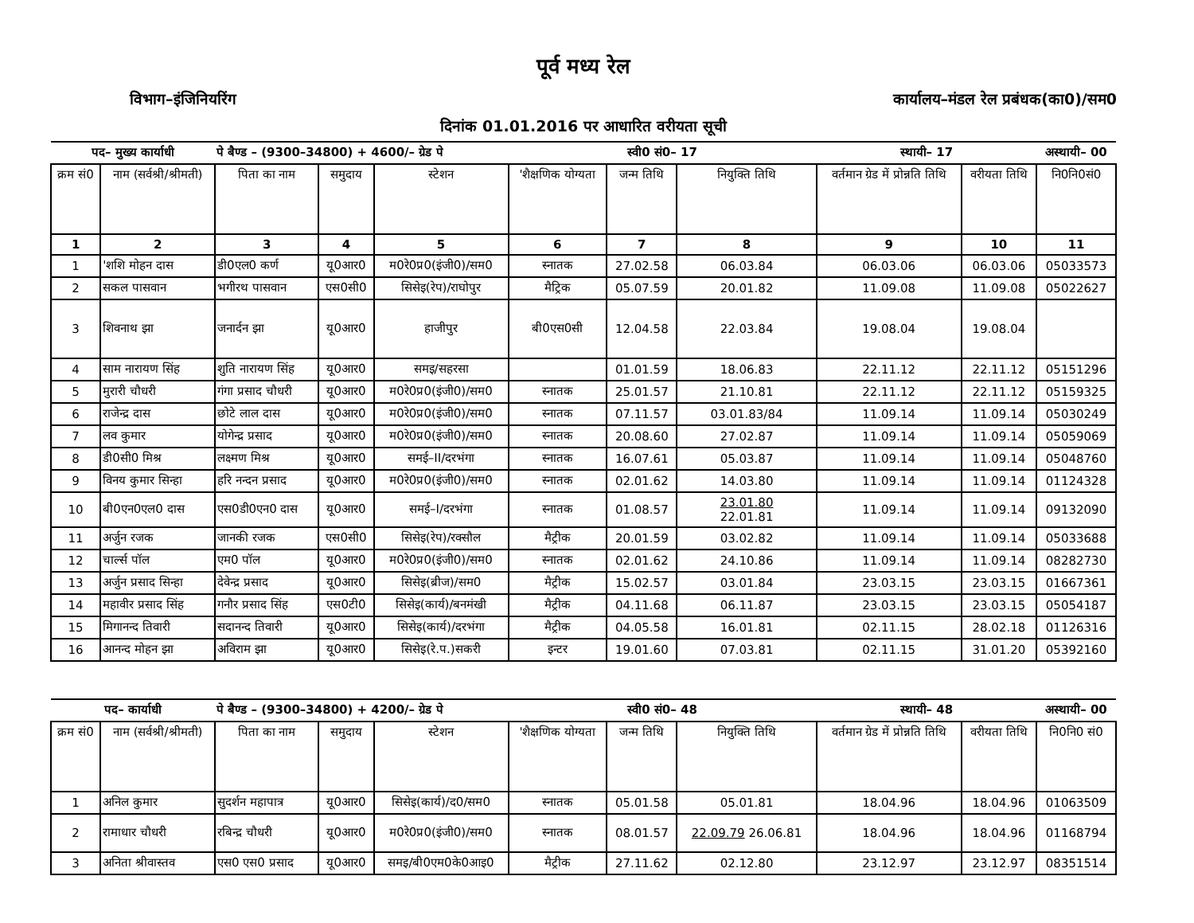पूर्व मध्य रेल
विभाग–इंजिनियरिंग कार्यालय–मंडल रेल प्रबंधक(का0)/सम0
दिनांक 01.01.2016 पर आधारित वरीयता सूची
| पद– मुख्य कार्याधी | | पे बैण्ड – (9300–34800) + 4600/– ग्रेड पे | | | स्वी0 सं0– 17 | | | स्थायी– 17 | | अस्थायी– 00 |
| क्रम सं0 | नाम (सर्वश्री/श्रीमती) | पिता का नाम | समुदाय | स्टेशन | 'शैक्षणिक योग्यता | जन्म तिथि | नियुक्ति तिथि | वर्तमान ग्रेड में प्रोन्नति तिथि | वरीयता तिथि | नि0नि0सं0 |
| 1 | 2 | 3 | 4 | 5 | 6 | 7 | 8 | 9 | 10 | 11 |
| 1 | 'शशि मोहन दास | डी0एल0 कर्ण | यू0आर0 | म0रे0प्र0(इंजी0)/सम0 | स्नातक | 27.02.58 | 06.03.84 | 06.03.06 | 06.03.06 | 05033573 |
| 2 | सकल पासवान | भगीरथ पासवान | एस0सी0 | सिसेइ(रेप)/राघोपुर | मैट्रिक | 05.07.59 | 20.01.82 | 11.09.08 | 11.09.08 | 05022627 |
| 3 | शिवनाथ झा | जनार्दन झा | यू0आर0 | हाजीपुर | बी0एस0सी | 12.04.58 | 22.03.84 | 19.08.04 | 19.08.04 | |
| 4 | साम नारायण सिंह | शुति नारायण सिंह | यू0आर0 | समइ/सहरसा | | 01.01.59 | 18.06.83 | 22.11.12 | 22.11.12 | 05151296 |
| 5 | मुरारी चौधरी | गंगा प्रसाद चौधरी | यू0आर0 | म0रे0प्र0(इंजी0)/सम0 | स्नातक | 25.01.57 | 21.10.81 | 22.11.12 | 22.11.12 | 05159325 |
| 6 | राजेन्द्र दास | छोटे लाल दास | यू0आर0 | म0रे0प्र0(इंजी0)/सम0 | स्नातक | 07.11.57 | 03.01.83/84 | 11.09.14 | 11.09.14 | 05030249 |
| 7 | लव कुमार | योगेन्द्र प्रसाद | यू0आर0 | म0रे0प्र0(इंजी0)/सम0 | स्नातक | 20.08.60 | 27.02.87 | 11.09.14 | 11.09.14 | 05059069 |
| 8 | डी0सी0 मिश्र | लक्ष्मण मिश्र | यू0आर0 | समई–II/दरभंगा | स्नातक | 16.07.61 | 05.03.87 | 11.09.14 | 11.09.14 | 05048760 |
| 9 | विनय कुमार सिन्हा | हरि नन्दन प्रसाद | यू0आर0 | म0रे0प्र0(इंजी0)/सम0 | स्नातक | 02.01.62 | 14.03.80 | 11.09.14 | 11.09.14 | 01124328 |
| 10 | बी0एन0एल0 दास | एस0डी0एन0 दास | यू0आर0 | समई–I/दरभंगा | स्नातक | 01.08.57 | 23.01.80 22.01.81 | 11.09.14 | 11.09.14 | 09132090 |
| 11 | अर्जुन रजक | जानकी रजक | एस0सी0 | सिसेइ(रेप)/रक्सौल | मैट्रीक | 20.01.59 | 03.02.82 | 11.09.14 | 11.09.14 | 05033688 |
| 12 | चार्ल्स पॉल | एम0 पॉल | यू0आर0 | म0रे0प्र0(इंजी0)/सम0 | स्नातक | 02.01.62 | 24.10.86 | 11.09.14 | 11.09.14 | 08282730 |
| 13 | अर्जुन प्रसाद सिन्हा | देवेन्द्र प्रसाद | यू0आर0 | सिसेइ(ब्रीज)/सम0 | मैट्रीक | 15.02.57 | 03.01.84 | 23.03.15 | 23.03.15 | 01667361 |
| 14 | महावीर प्रसाद सिंह | गनौर प्रसाद सिंह | एस0टी0 | सिसेइ(कार्य)/बनमंखी | मैट्रीक | 04.11.68 | 06.11.87 | 23.03.15 | 23.03.15 | 05054187 |
| 15 | मिगानन्द तिवारी | सदानन्द तिवारी | यू0आर0 | सिसेइ(कार्य)/दरभंगा | मैट्रीक | 04.05.58 | 16.01.81 | 02.11.15 | 28.02.18 | 01126316 |
| 16 | आनन्द मोहन झा | अविराम झा | यू0आर0 | सिसेइ(रे.प.)सकरी | इन्टर | 19.01.60 | 07.03.81 | 02.11.15 | 31.01.20 | 05392160 |
| पद– कार्याधी | | पे बैण्ड – (9300–34800) + 4200/– ग्रेड पे | | | स्वी0 सं0– 48 | | | स्थायी– 48 | | अस्थायी– 00 |
| क्रम सं0 | नाम (सर्वश्री/श्रीमती) | पिता का नाम | समुदाय | स्टेशन | 'शैक्षणिक योग्यता | जन्म तिथि | नियुक्ति तिथि | वर्तमान ग्रेड में प्रोन्नति तिथि | वरीयता तिथि | नि0नि0 सं0 |
| 1 | अनिल कुमार | सुदर्शन महापात्र | यू0आर0 | सिसेइ(कार्य)/द0/सम0 | स्नातक | 05.01.58 | 05.01.81 | 18.04.96 | 18.04.96 | 01063509 |
| 2 | रामाधार चौधरी | रबिन्द्र चौधरी | यू0आर0 | म0रे0प्र0(इंजी0)/सम0 | स्नातक | 08.01.57 | 22.09.79 26.06.81 | 18.04.96 | 18.04.96 | 01168794 |
| 3 | अनिता श्रीवास्तव | एस0 एस0 प्रसाद | यू0आर0 | समइ/बी0एम0के0आइ0 | मैट्रीक | 27.11.62 | 02.12.80 | 23.12.97 | 23.12.97 | 08351514 |